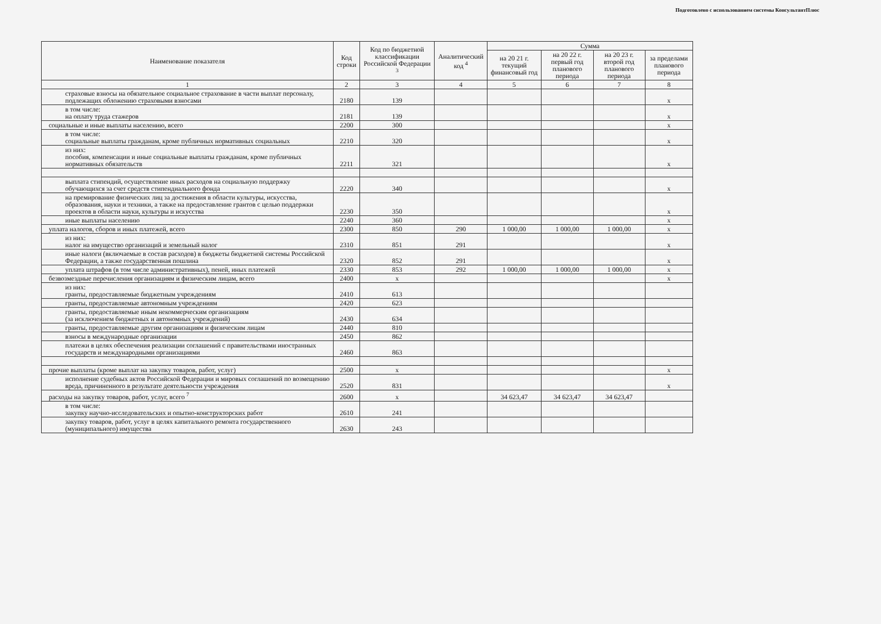Подготовлено с использованием системы КонсультантПлюс
| Наименование показателя | Код строки | Код по бюджетной классификации Российской Федерации <sup>3</sup> | Аналитический код <sup>4</sup> | Сумма | | | |
| --- | --- | --- | --- | --- | --- | --- | --- |
| | | | | на 20 21 г. текущий финансовый год | на 20 22 г. первый год планового периода | на 20 23 г. второй год планового периода | за пределами планового периода |
| 1 | 2 | 3 | 4 | 5 | 6 | 7 | 8 |
| страховые взносы на обязательное социальное страхование в части выплат персоналу, подлежащих обложению страховыми взносами | 2180 | 139 | | | | | х |
| в том числе: на оплату труда стажеров | 2181 | 139 | | | | | х |
| социальные и иные выплаты населению, всего | 2200 | 300 | | | | | х |
| в том числе: социальные выплаты гражданам, кроме публичных нормативных социальных | 2210 | 320 | | | | | х |
| из них: пособия, компенсации и иные социальные выплаты гражданам, кроме публичных нормативных обязательств | 2211 | 321 | | | | | х |
| выплата стипендий, осуществление иных расходов на социальную поддержку обучающихся за счет средств стипендиального фонда | 2220 | 340 | | | | | х |
| на премирование физических лиц за достижения в области культуры, искусства, образования, науки и техники, а также на предоставление грантов с целью поддержки проектов в области науки, культуры и искусства | 2230 | 350 | | | | | х |
| иные выплаты населению | 2240 | 360 | | | | | х |
| уплата налогов, сборов и иных платежей, всего | 2300 | 850 | 290 | 1 000,00 | 1 000,00 | 1 000,00 | х |
| из них: налог на имущество организаций и земельный налог | 2310 | 851 | 291 | | | | х |
| иные налоги (включаемые в состав расходов) в бюджеты бюджетной системы Российской Федерации, а также государственная пошлина | 2320 | 852 | 291 | | | | х |
| уплата штрафов (в том числе административных), пеней, иных платежей | 2330 | 853 | 292 | 1 000,00 | 1 000,00 | 1 000,00 | х |
| безвозмездные перечисления организациям и физическим лицам, всего | 2400 | х | | | | | х |
| из них: гранты, предоставляемые бюджетным учреждениям | 2410 | 613 | | | | | |
| гранты, предоставляемые автономным учреждениям | 2420 | 623 | | | | | |
| гранты, предоставляемые иным некоммерческим организациям (за исключением бюджетных и автономных учреждений) | 2430 | 634 | | | | | |
| гранты, предоставляемые другим организациям и физическим лицам | 2440 | 810 | | | | | |
| взносы в международные организации | 2450 | 862 | | | | | |
| платежи в целях обеспечения реализации соглашений с правительствами иностранных государств и международными организациями | 2460 | 863 | | | | | |
| прочие выплаты (кроме выплат на закупку товаров, работ, услуг) | 2500 | х | | | | | х |
| исполнение судебных актов Российской Федерации и мировых соглашений по возмещению вреда, причиненного в результате деятельности учреждения | 2520 | 831 | | | | | х |
| расходы на закупку товаров, работ, услуг, всего <sup>7</sup> | 2600 | х | | 34 623,47 | 34 623,47 | 34 623,47 | |
| в том числе: закупку научно-исследовательских и опытно-конструкторских работ | 2610 | 241 | | | | | |
| закупку товаров, работ, услуг в целях капитального ремонта государственного (муниципального) имущества | 2630 | 243 | | | | | |